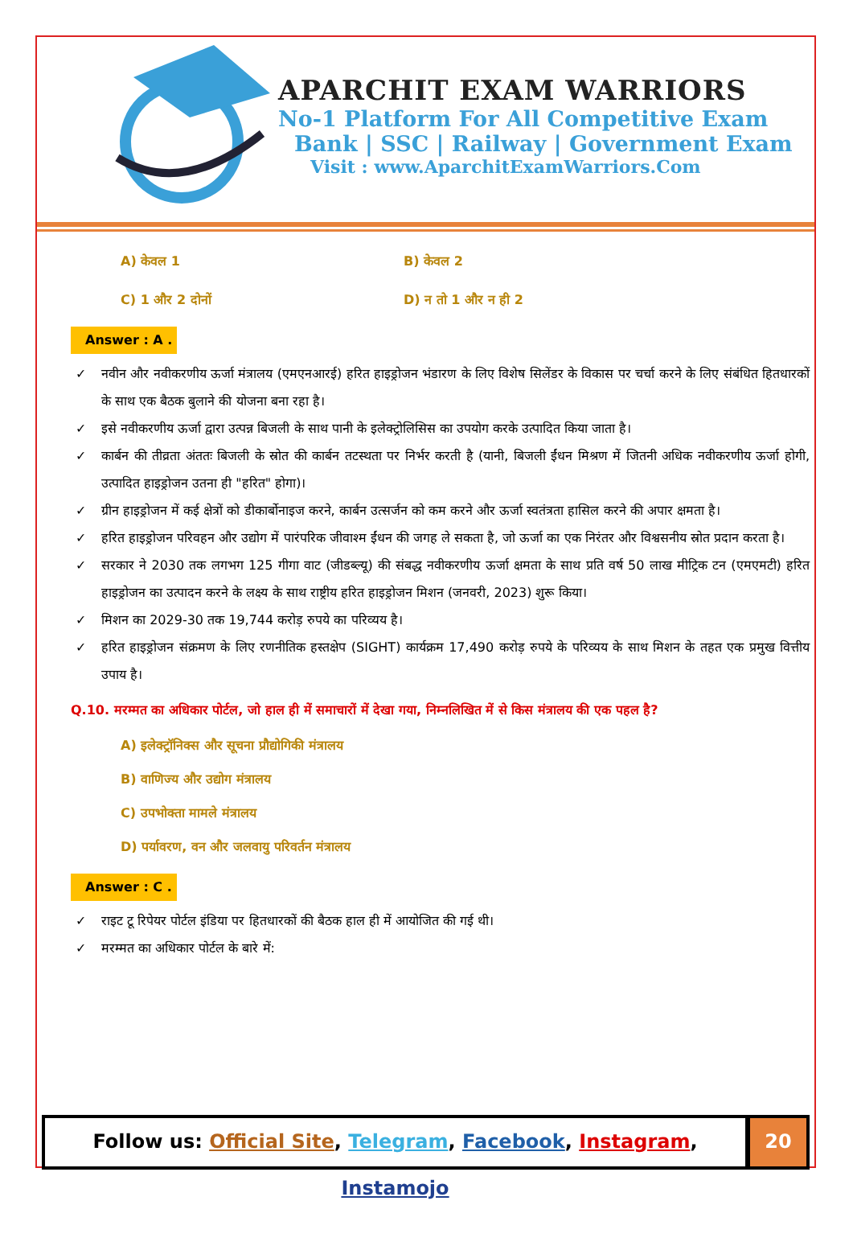APARCHIT EXAM WARRIORS
No-1 Platform For All Competitive Exam
Bank | SSC | Railway | Government Exam
Visit : www.AparchitExamWarriors.Com
A) केवल 1 B) केवल 2
C) 1 और 2 दोनों D) न तो 1 और न ही 2
Answer : A .
✓ नवीन और नवीकरणीय ऊर्जा मंत्रालय (एमएनआरई) हरित हाइड्रोजन भंडारण के लिए विशेष सिलेंडर के विकास पर चर्चा करने के लिए संबंधित हितधारकों के साथ एक बैठक बुलाने की योजना बना रहा है।
✓ इसे नवीकरणीय ऊर्जा द्वारा उत्पन्न बिजली के साथ पानी के इलेक्ट्रोलिसिस का उपयोग करके उत्पादित किया जाता है।
✓ कार्बन की तीव्रता अंततः बिजली के स्रोत की कार्बन तटस्थता पर निर्भर करती है (यानी, बिजली ईंधन मिश्रण में जितनी अधिक नवीकरणीय ऊर्जा होगी, उत्पादित हाइड्रोजन उतना ही "हरित" होगा)।
✓ ग्रीन हाइड्रोजन में कई क्षेत्रों को डीकार्बोनाइज करने, कार्बन उत्सर्जन को कम करने और ऊर्जा स्वतंत्रता हासिल करने की अपार क्षमता है।
✓ हरित हाइड्रोजन परिवहन और उद्योग में पारंपरिक जीवाश्म ईंधन की जगह ले सकता है, जो ऊर्जा का एक निरंतर और विश्वसनीय स्रोत प्रदान करता है।
✓ सरकार ने 2030 तक लगभग 125 गीगा वाट (जीडब्ल्यू) की संबद्ध नवीकरणीय ऊर्जा क्षमता के साथ प्रति वर्ष 50 लाख मीट्रिक टन (एमएमटी) हरित हाइड्रोजन का उत्पादन करने के लक्ष्य के साथ राष्ट्रीय हरित हाइड्रोजन मिशन (जनवरी, 2023) शुरू किया।
✓ मिशन का 2029-30 तक 19,744 करोड़ रुपये का परिव्यय है।
✓ हरित हाइड्रोजन संक्रमण के लिए रणनीतिक हस्तक्षेप (SIGHT) कार्यक्रम 17,490 करोड़ रुपये के परिव्यय के साथ मिशन के तहत एक प्रमुख वित्तीय उपाय है।
Q.10. मरम्मत का अधिकार पोर्टल, जो हाल ही में समाचारों में देखा गया, निम्नलिखित में से किस मंत्रालय की एक पहल है?
A) इलेक्ट्रॉनिक्स और सूचना प्रौद्योगिकी मंत्रालय
B) वाणिज्य और उद्योग मंत्रालय
C) उपभोक्ता मामले मंत्रालय
D) पर्यावरण, वन और जलवायु परिवर्तन मंत्रालय
Answer : C .
✓ राइट टू रिपेयर पोर्टल इंडिया पर हितधारकों की बैठक हाल ही में आयोजित की गई थी।
✓ मरम्मत का अधिकार पोर्टल के बारे में:
Follow us: Official Site, Telegram, Facebook, Instagram, Instamojo
20